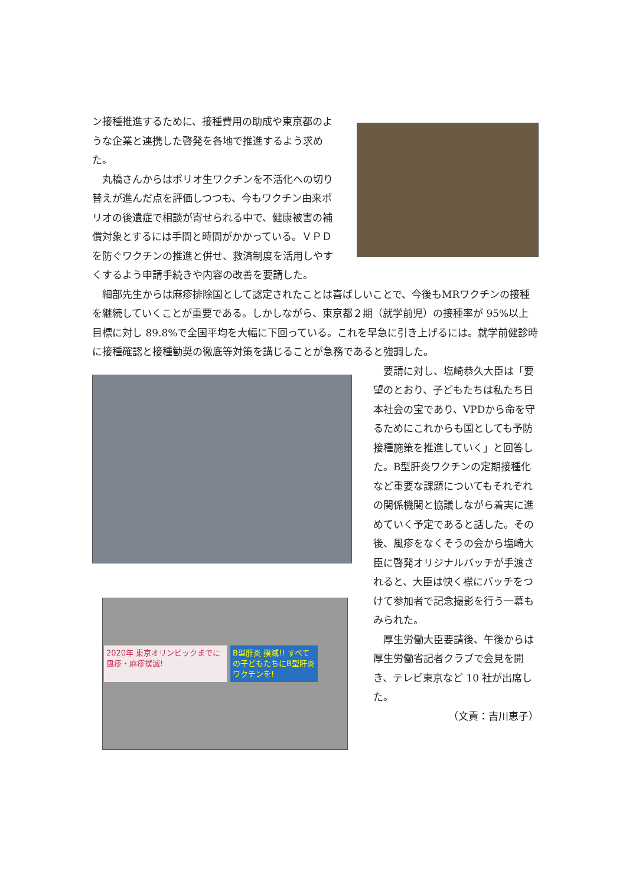ン接種推進するために、接種費用の助成や東京都のような企業と連携した啓発を各地で推進するよう求めた。
丸橋さんからはポリオ生ワクチンを不活化への切り替えが進んだ点を評価しつつも、今もワクチン由来ポリオの後遺症で相談が寄せられる中で、健康被害の補償対象とするには手間と時間がかかっている。ＶＰＤを防ぐワクチンの推進と併せ、救済制度を活用しやすくするよう申請手続きや内容の改善を要請した。
細部先生からは麻疹排除国として認定されたことは喜ばしいことで、今後もMRワクチンの接種を継続していくことが重要である。しかしながら、東京都２期（就学前児）の接種率が 95%以上目標に対し 89.8%で全国平均を大幅に下回っている。これを早急に引き上げるには。就学前健診時に接種確認と接種勧奨の徹底等対策を講じることが急務であると強調した。
2020年 東京オリンピックまでに 風疹・麻疹撲滅!
B型肝炎 撲滅!! すべての子どもたちにB型肝炎ワクチンを!
要請に対し、塩崎恭久大臣は「要望のとおり、子どもたちは私たち日本社会の宝であり、VPDから命を守るためにこれからも国としても予防接種施策を推進していく」と回答した。B型肝炎ワクチンの定期接種化など重要な課題についてもそれぞれの関係機関と協議しながら着実に進めていく予定であると話した。その後、風疹をなくそうの会から塩崎大臣に啓発オリジナルバッチが手渡されると、大臣は快く襟にバッチをつけて参加者で記念撮影を行う一幕もみられた。
厚生労働大臣要請後、午後からは厚生労働省記者クラブで会見を開き、テレビ東京など 10 社が出席した。
（文責：吉川恵子）